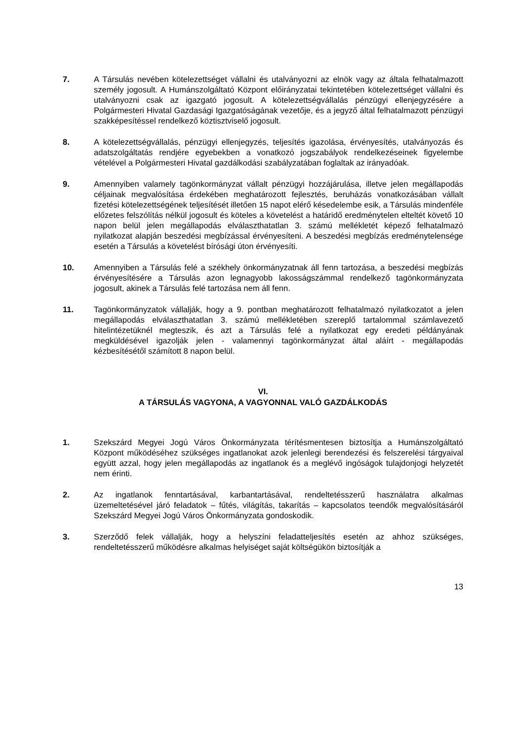7. A Társulás nevében kötelezettséget vállalni és utalványozni az elnök vagy az általa felhatalmazott személy jogosult. A Humánszolgáltató Központ előirányzatai tekintetében kötelezettséget vállalni és utalványozni csak az igazgató jogosult. A kötelezettségvállalás pénzügyi ellenjegyzésére a Polgármesteri Hivatal Gazdasági Igazgatóságának vezetője, és a jegyző által felhatalmazott pénzügyi szakképesítéssel rendelkező köztisztviselő jogosult.
8. A kötelezettségvállalás, pénzügyi ellenjegyzés, teljesítés igazolása, érvényesítés, utalványozás és adatszolgáltatás rendjére egyebekben a vonatkozó jogszabályok rendelkezéseinek figyelembe vételével a Polgármesteri Hivatal gazdálkodási szabályzatában foglaltak az irányadóak.
9. Amennyiben valamely tagönkormányzat vállalt pénzügyi hozzájárulása, illetve jelen megállapodás céljainak megvalósítása érdekében meghatározott fejlesztés, beruházás vonatkozásában vállalt fizetési kötelezettségének teljesítését illetően 15 napot elérő késedelembe esik, a Társulás mindenféle előzetes felszólítás nélkül jogosult és köteles a követelést a határidő eredménytelen elteltét követő 10 napon belül jelen megállapodás elválaszthatatlan 3. számú mellékletét képező felhatalmazó nyilatkozat alapján beszedési megbízással érvényesíteni. A beszedési megbízás eredménytelensége esetén a Társulás a követelést bírósági úton érvényesíti.
10. Amennyiben a Társulás felé a székhely önkormányzatnak áll fenn tartozása, a beszedési megbízás érvényesítésére a Társulás azon legnagyobb lakosságszámmal rendelkező tagönkormányzata jogosult, akinek a Társulás felé tartozása nem áll fenn.
11. Tagönkormányzatok vállalják, hogy a 9. pontban meghatározott felhatalmazó nyilatkozatot a jelen megállapodás elválaszthatatlan 3. számú mellékletében szereplő tartalommal számlavezető hitelintézetüknél megteszik, és azt a Társulás felé a nyilatkozat egy eredeti példányának megküldésével igazolják jelen - valamennyi tagönkormányzat által aláírt - megállapodás kézbesítésétől számított 8 napon belül.
VI.
A TÁRSULÁS VAGYONA, A VAGYONNAL VALÓ GAZDÁLKODÁS
1. Szekszárd Megyei Jogú Város Önkormányzata térítésmentesen biztosítja a Humánszolgáltató Központ működéséhez szükséges ingatlanokat azok jelenlegi berendezési és felszerelési tárgyaival együtt azzal, hogy jelen megállapodás az ingatlanok és a meglévő ingóságok tulajdonjogi helyzetét nem érinti.
2. Az ingatlanok fenntartásával, karbantartásával, rendeltetésszerű használatra alkalmas üzemeltetésével járó feladatok – fűtés, világítás, takarítás – kapcsolatos teendők megvalósításáról Szekszárd Megyei Jogú Város Önkormányzata gondoskodik.
3. Szerződő felek vállalják, hogy a helyszíni feladatteljesítés esetén az ahhoz szükséges, rendeltetésszerű működésre alkalmas helyiséget saját költségükön biztosítják a
13